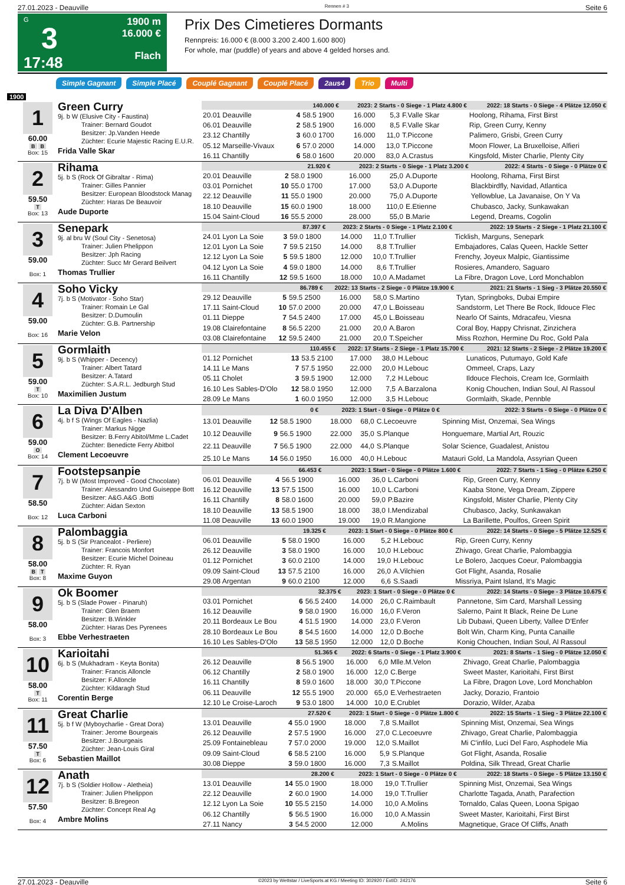27.01.2023 - Deauville Rennen # 3 Seite 6
G
3
17:48
1900 m
16.000 €
Flach
Prix Des Cimetieres Dormants
Rennpreis: 16.000 € (8.000 3.200 2.400 1.600 800)
For whole, mar (puddle) of years and above 4 gelded horses and.
Simple Gagnant Simple Placé Couplé Gagnant Couplé Placé 2aus4 Trio Multi
1900
1
60.00
B B
Box: 15
Green Curry
9j. b W (Elusive City - Faustina)
Trainer: Bernard Goudot
Besitzer: Jp.Vanden Heede
Züchter: Ecurie Majestic Racing E.U.R.
Frida Valle Skar
| 140.000 € | | | 2023: 2 Starts - 0 Siege - 1 Platz 4.800 € | | | | | 2022: 18 Starts - 0 Siege - 4 Plätze 12.050 € |
| 20.01 Deauville | 4 | 58.5 1900 | 16.000 | 5,3 | F.Valle Skar | | | Hoolong, Rihama, First Birst |
| 06.01 Deauville | 2 | 58.5 1900 | 16.000 | 8,5 | F.Valle Skar | | | Rip, Green Curry, Kenny |
| 23.12 Chantilly | 3 | 60.0 1700 | 16.000 | 11,0 | T.Piccone | | | Palimero, Grisbi, Green Curry |
| 05.12 Marseille-Vivaux | 6 | 57.0 2000 | 14.000 | 13,0 | T.Piccone | | | Moon Flower, La Bruxelloise, Alfieri |
| 16.11 Chantilly | 6 | 58.0 1600 | 20.000 | 83,0 | A.Crastus | | | Kingsfold, Mister Charlie, Plenty City |
2
59.50
T
Box: 13
Rihama
5j. b S (Rock Of Gibraltar - Rima)
Trainer: Gilles Pannier
Besitzer: European Bloodstock Manag
Züchter: Haras De Beauvoir
Aude Duporte
| 21.920 € | | | 2023: 2 Starts - 0 Siege - 1 Platz 3.200 € | | | | | 2022: 4 Starts - 0 Siege - 0 Plätze 0 € |
| 20.01 Deauville | 2 | 58.0 1900 | 16.000 | 25,0 | A.Duporte | | | Hoolong, Rihama, First Birst |
| 03.01 Pornichet | 10 | 55.0 1700 | 17.000 | 53,0 | A.Duporte | | | Blackbirdfly, Navidad, Atlantica |
| 22.12 Deauville | 11 | 55.0 1900 | 20.000 | 75,0 | A.Duporte | | | Yellowblue, La Javanaise, On Y Va |
| 18.10 Deauville | 15 | 60.0 1900 | 18.000 | 110,0 | E.Etienne | | | Chubasco, Jacky, Sunkawakan |
| 15.04 Saint-Cloud | 16 | 55.5 2000 | 28.000 | 55,0 | B.Marie | | | Legend, Dreams, Cogolin |
3
59.00
Box: 1
Senepark
9j. al bru W (Soul City - Senetosa)
Trainer: Julien Phelippon
Besitzer: Jph Racing
Züchter: Succ Mr Gerard Beilvert
Thomas Trullier
| 87.397 € | | | 2023: 2 Starts - 0 Siege - 1 Platz 2.100 € | | | | | 2022: 19 Starts - 2 Siege - 1 Platz 21.100 € |
| 24.01 Lyon La Soie | 3 | 59.0 1800 | 14.000 | 11,0 | T.Trullier | | | Ticklish, Marguns, Senepark |
| 12.01 Lyon La Soie | 7 | 59.5 2150 | 14.000 | 8,8 | T.Trullier | | | Embajadores, Calas Queen, Hackle Setter |
| 12.12 Lyon La Soie | 5 | 59.5 1800 | 12.000 | 10,0 | T.Trullier | | | Frenchy, Joyeux Malpic, Giantissime |
| 04.12 Lyon La Soie | 4 | 59.0 1800 | 14.000 | 8,6 | T.Trullier | | | Rosieres, Amandero, Saguaro |
| 16.11 Chantilly | 12 | 59.5 1600 | 18.000 | 10,0 | A.Madamet | | | La Fibre, Dragon Love, Lord Monchablon |
4
59.00
Box: 16
Soho Vicky
7j. b S (Motivator - Soho Star)
Trainer: Romain Le Gal
Besitzer: D.Dumoulin
Züchter: G.B. Partnership
Marie Velon
| 86.789 € | | | 2022: 13 Starts - 2 Siege - 0 Plätze 19.900 € | | | | | 2021: 21 Starts - 1 Sieg - 3 Plätze 20.550 € |
| 29.12 Deauville | 5 | 59.5 2500 | 16.000 | 58,0 | S.Martino | | | Tytan, Springboks, Dubai Empire |
| 17.11 Saint-Cloud | 10 | 57.0 2000 | 20.000 | 47,0 | L.Boisseau | | | Sandstorm, Let There Be Rock, Ildouce Flec |
| 01.11 Dieppe | 7 | 54.5 2400 | 17.000 | 45,0 | L.Boisseau | | | Nearlo Of Saints, Mdracafeu, Viesna |
| 19.08 Clairefontaine | 8 | 56.5 2200 | 21.000 | 20,0 | A.Baron | | | Coral Boy, Happy Chrisnat, Zinzichera |
| 03.08 Clairefontaine | 12 | 59.5 2400 | 21.000 | 20,0 | T.Speicher | | | Miss Rozhon, Hermine Du Roc, Gold Pala |
5
59.00
T
Box: 10
Gormlaith
9j. b S (Whipper - Decency)
Trainer: Albert Tatard
Besitzer: A.Tatard
Züchter: S.A.R.L. Jedburgh Stud
Maximilien Justum
| 110.455 € | | | 2022: 17 Starts - 2 Siege - 1 Platz 15.700 € | | | | | 2021: 12 Starts - 2 Siege - 2 Plätze 19.200 € |
| 01.12 Pornichet | 13 | 53.5 2100 | 17.000 | 38,0 | H.Lebouc | | | Lunaticos, Putumayo, Gold Kafe |
| 14.11 Le Mans | 7 | 57.5 1950 | 22.000 | 20,0 | H.Lebouc | | | Ommeel, Craps, Lazy |
| 05.11 Cholet | 3 | 59.5 1900 | 12.000 | 7,2 | H.Lebouc | | | Ildouce Flechois, Cream Ice, Gormlaith |
| 16.10 Les Sables-D'Olo | 12 | 58.0 1950 | 12.000 | 7,5 | A.Barzalona | | | Konig Chouchen, Indian Soul, Al Rassoul |
| 28.09 Le Mans | 1 | 60.0 1950 | 12.000 | 3,5 | H.Lebouc | | | Gormlaith, Skade, Pennble |
6
59.00
O
Box: 14
La Diva D'Alben
4j. b f S (Wings Of Eagles - Nazlia)
Trainer: Markus Nigge
Besitzer: B.Ferry Abitol/Mme L.Cadet
Züchter: Benedicte Ferry Abitbol
Clement Lecoeuvre
| 0 € | | | 2023: 1 Start - 0 Siege - 0 Plätze 0 € | | | | | 2022: 3 Starts - 0 Siege - 0 Plätze 0 € |
| 13.01 Deauville | 12 | 58.5 1900 | 18.000 | 68,0 | C.Lecoeuvre | | | Spinning Mist, Onzemai, Sea Wings |
| 10.12 Deauville | 9 | 56.5 1900 | 22.000 | 35,0 | S.Planque | | | Honguemare, Martial Art, Rouzic |
| 22.11 Deauville | 7 | 56.5 1900 | 22.000 | 44,0 | S.Planque | | | Solar Science, Guadalest, Anistou |
| 25.10 Le Mans | 14 | 56.0 1950 | 16.000 | 40,0 | H.Lebouc | | | Matauri Gold, La Mandola, Assyrian Queen |
7
58.50
Box: 12
Footstepsanpie
7j. b W (Most Improved - Good Chocolate)
Trainer: Alessandro Und Guiseppe Bott
Besitzer: A&G.A&G .Botti
Züchter: Aidan Sexton
Luca Carboni
| 66.453 € | | | 2023: 1 Start - 0 Siege - 0 Plätze 1.600 € | | | | | 2022: 7 Starts - 1 Sieg - 0 Plätze 6.250 € |
| 06.01 Deauville | 4 | 56.5 1900 | 16.000 | 36,0 | L.Carboni | | | Rip, Green Curry, Kenny |
| 16.12 Deauville | 13 | 57.5 1500 | 16.000 | 10,0 | L.Carboni | | | Kaaba Stone, Vega Dream, Zippere |
| 16.11 Chantilly | 8 | 58.0 1600 | 20.000 | 59,0 | P.Bazire | | | Kingsfold, Mister Charlie, Plenty City |
| 18.10 Deauville | 13 | 58.5 1900 | 18.000 | 38,0 | I.Mendizabal | | | Chubasco, Jacky, Sunkawakan |
| 11.08 Deauville | 13 | 60.0 1900 | 19.000 | 19,0 | R.Mangione | | | La Barillette, Poulfos, Green Spirit |
8
58.00
B T
Box: 8
Palombaggia
5j. b S (Sir Prancealot - Perliere)
Trainer: Francois Monfort
Besitzer: Ecurie Michel Doineau
Züchter: R. Ryan
Maxime Guyon
| 19.325 € | | | 2023: 1 Start - 0 Siege - 0 Plätze 800 € | | | | | 2022: 14 Starts - 0 Siege - 5 Plätze 12.525 € |
| 06.01 Deauville | 5 | 58.0 1900 | 16.000 | 5,2 | H.Lebouc | | | Rip, Green Curry, Kenny |
| 26.12 Deauville | 3 | 58.0 1900 | 16.000 | 10,0 | H.Lebouc | | | Zhivago, Great Charlie, Palombaggia |
| 01.12 Pornichet | 3 | 60.0 2100 | 14.000 | 19,0 | H.Lebouc | | | Le Bolero, Jacques Coeur, Palombaggia |
| 09.09 Saint-Cloud | 13 | 57.5 2100 | 16.000 | 26,0 | A.Vilchien | | | Got Flight, Asanda, Rosalie |
| 29.08 Argentan | 9 | 60.0 2100 | 12.000 | 6,6 | S.Saadi | | | Missriya, Paint Island, It's Magic |
9
58.00
Box: 3
Ok Boomer
5j. b S (Slade Power - Pinaruh)
Trainer: Glen Braem
Besitzer: B.Winkler
Züchter: Haras Des Pyrenees
Ebbe Verhestraeten
| 32.375 € | | | 2023: 1 Start - 0 Siege - 0 Plätze 0 € | | | | | 2022: 14 Starts - 0 Siege - 3 Plätze 10.675 € |
| 03.01 Pornichet | 6 | 56.5 2400 | 14.000 | 26,0 | C.Raimbault | | | Pannetone, Sim Card, Marshall Lessing |
| 16.12 Deauville | 9 | 58.0 1900 | 16.000 | 16,0 | F.Veron | | | Salerno, Paint It Black, Reine De Lune |
| 20.11 Bordeaux Le Bou | 4 | 51.5 1900 | 14.000 | 23,0 | F.Veron | | | Lib Dubawi, Queen Liberty, Vallee D'Enfer |
| 28.10 Bordeaux Le Bou | 8 | 54.5 1600 | 14.000 | 12,0 | D.Boche | | | Bolt Win, Charm King, Punta Canaille |
| 16.10 Les Sables-D'Olo | 13 | 58.5 1950 | 12.000 | 12,0 | D.Boche | | | Konig Chouchen, Indian Soul, Al Rassoul |
10
58.00
T
Box: 11
Karioitahi
6j. b S (Mukhadram - Keyta Bonita)
Trainer: Francis Alloncle
Besitzer: F.Alloncle
Züchter: Kildaragh Stud
Corentin Berge
| 51.365 € | | | 2022: 6 Starts - 0 Siege - 1 Platz 3.900 € | | | | | 2021: 8 Starts - 1 Sieg - 0 Plätze 12.050 € |
| 26.12 Deauville | 8 | 56.5 1900 | 16.000 | 6,0 | Mlle.M.Velon | | | Zhivago, Great Charlie, Palombaggia |
| 06.12 Chantilly | 2 | 58.0 1900 | 16.000 | 12,0 | C.Berge | | | Sweet Master, Karioitahi, First Birst |
| 16.11 Chantilly | 8 | 59.0 1600 | 18.000 | 30,0 | T.Piccone | | | La Fibre, Dragon Love, Lord Monchablon |
| 06.11 Deauville | 12 | 55.5 1900 | 20.000 | 65,0 | E.Verhestraeten | | | Jacky, Dorazio, Frantoio |
| 12.10 Le Croise-Laroch | 9 | 53.0 1800 | 14.000 | 10,0 | E.Crublet | | | Dorazio, Wilder, Azaba |
11
57.50
T
Box: 6
Great Charlie
5j. b f W (Myboycharlie - Great Dora)
Trainer: Jerome Bourgeais
Besitzer: J.Bourgeais
Züchter: Jean-Louis Giral
Sebastien Maillot
| 27.520 € | | | 2023: 1 Start - 0 Siege - 0 Plätze 1.800 € | | | | | 2022: 15 Starts - 1 Sieg - 3 Plätze 22.100 € |
| 13.01 Deauville | 4 | 55.0 1900 | 18.000 | 7,8 | S.Maillot | | | Spinning Mist, Onzemai, Sea Wings |
| 26.12 Deauville | 2 | 57.5 1900 | 16.000 | 27,0 | C.Lecoeuvre | | | Zhivago, Great Charlie, Palombaggia |
| 25.09 Fontainebleau | 7 | 57.0 2000 | 19.000 | 12,0 | S.Maillot | | | Mi C'infilo, Luci Del Faro, Asphodele Mia |
| 09.09 Saint-Cloud | 6 | 58.5 2100 | 16.000 | 5,9 | S.Planque | | | Got Flight, Asanda, Rosalie |
| 30.08 Dieppe | 3 | 59.0 1800 | 16.000 | 7,3 | S.Maillot | | | Poldina, Silk Thread, Great Charlie |
12
57.50
Box: 4
Anath
7j. b S (Soldier Hollow - Aletheia)
Trainer: Julien Phelippon
Besitzer: B.Bregeon
Züchter: Concept Real Ag
Ambre Molins
| 28.200 € | | | 2023: 1 Start - 0 Siege - 0 Plätze 0 € | | | | | 2022: 18 Starts - 0 Siege - 5 Plätze 13.150 € |
| 13.01 Deauville | 14 | 55.0 1900 | 18.000 | 19,0 | T.Trullier | | | Spinning Mist, Onzemai, Sea Wings |
| 22.12 Deauville | 2 | 60.0 1900 | 14.000 | 19,0 | T.Trullier | | | Charlotte Tagada, Anath, Parafection |
| 12.12 Lyon La Soie | 10 | 55.5 2150 | 14.000 | 10,0 | A.Molins | | | Tornaldo, Calas Queen, Loona Spigao |
| 06.12 Chantilly | 5 | 56.5 1900 | 16.000 | 10,0 | A.Massin | | | Sweet Master, Karioitahi, First Birst |
| 27.11 Nancy | 3 | 54.5 2000 | 12.000 | | A.Molins | | | Magnetique, Grace Of Cliffs, Anath |
27.01.2023 - Deauville ©2023 by Wettstar / LiveSports.at KG / Meeting ID: 302920 / ExtID: 242176 Seite 6